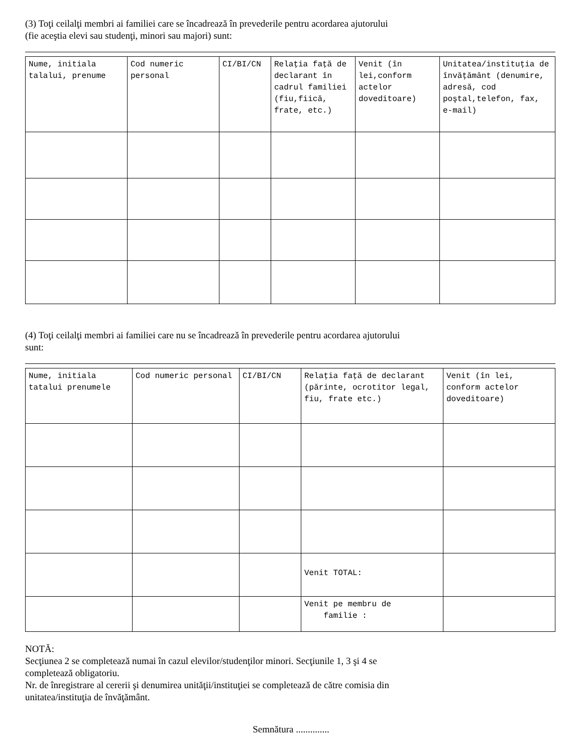(3) Toţi ceilalţi membri ai familiei care se încadrează în prevederile pentru acordarea ajutorului
(fie aceştia elevi sau studenţi, minori sau majori) sunt:
| Nume, initiala talalui, prenume | Cod numeric personal | CI/BI/CN | Relaţia faţă de declarant în cadrul familiei (fiu,fiică, frate, etc.) | Venit (în lei,conform actelor doveditoare) | Unitatea/instituţia de învăţământ (denumire, adresă, cod poştal,telefon, fax, e-mail) |
| --- | --- | --- | --- | --- | --- |
(4) Toţi ceilalţi membri ai familiei care nu se încadrează în prevederile pentru acordarea ajutorului
sunt:
| Nume, initiala tatalui prenumele | Cod numeric personal | CI/BI/CN | Relaţia faţă de declarant (părinte, ocrotitor legal, fiu, frate etc.) | Venit (în lei, conform actelor doveditoare) |
| --- | --- | --- | --- | --- |
| | | | Venit TOTAL: | |
| | | | Venit pe membru de familie : | |
NOTĂ:
Secţiunea 2 se completează numai în cazul elevilor/studenţilor minori. Secţiunile 1, 3 şi 4 se
completează obligatoriu.
Nr. de înregistrare al cererii şi denumirea unităţii/instituţiei se completează de către comisia din
unitatea/instituţia de învăţământ.
Semnătura ..............